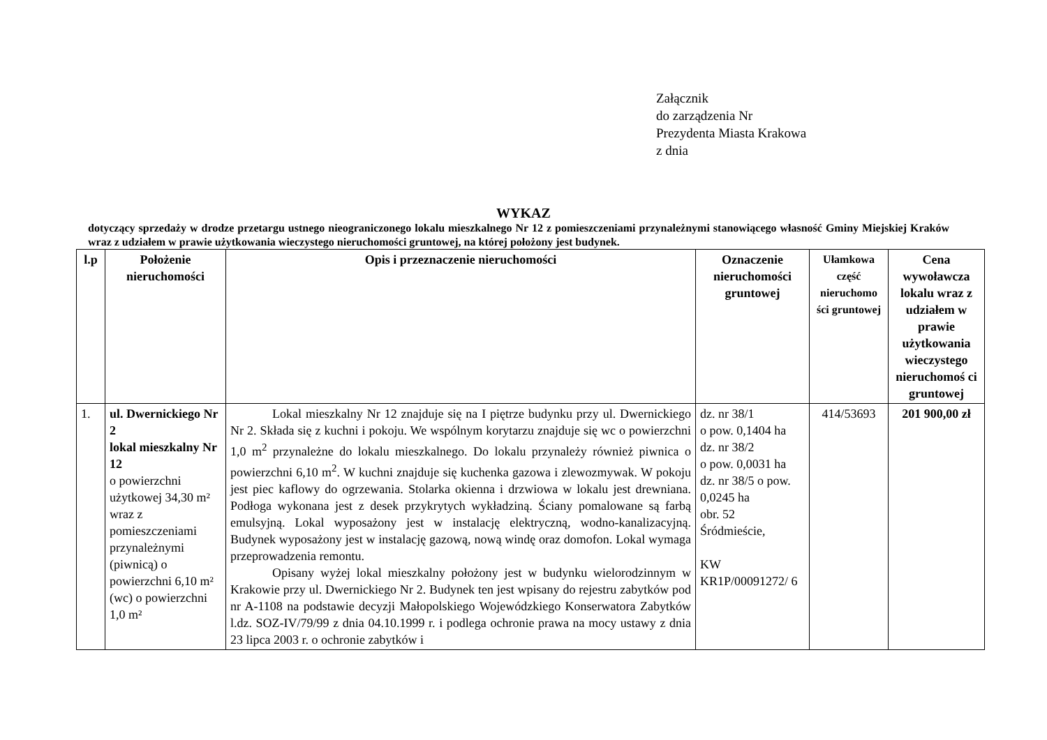Załącznik
do zarządzenia Nr
Prezydenta Miasta Krakowa
z dnia
WYKAZ
dotyczący sprzedaży w drodze przetargu ustnego nieograniczonego lokalu mieszkalnego Nr 12 z pomieszczeniami przynależnymi stanowiącego własność Gminy Miejskiej Kraków wraz z udziałem w prawie użytkowania wieczystego nieruchomości gruntowej, na której położony jest budynek.
| l.p | Położenie nieruchomości | Opis i przeznaczenie nieruchomości | Oznaczenie nieruchomości gruntowej | Ułamkowa część nieruchomo ści gruntowej | Cena wywoławcza lokalu wraz z udziałem w prawie użytkowania wieczystego nieruchomoś ci gruntowej |
| --- | --- | --- | --- | --- | --- |
| 1. | ul. Dwernickiego Nr 2 lokal mieszkalny Nr 12 o powierzchni użytkowej 34,30 m² wraz z pomieszczeniami przynależnymi (piwnicą) o powierzchni 6,10 m² (wc) o powierzchni 1,0 m² | Lokal mieszkalny Nr 12 znajduje się na I piętrze budynku przy ul. Dwernickiego Nr 2. Składa się z kuchni i pokoju. We wspólnym korytarzu znajduje się wc o powierzchni 1,0 m<sup>2</sup> przynależne do lokalu mieszkalnego. Do lokalu przynależy również piwnica o powierzchni 6,10 m<sup>2</sup>. W kuchni znajduje się kuchenka gazowa i zlewozmywak. W pokoju jest piec kaflowy do ogrzewania. Stolarka okienna i drzwiowa w lokalu jest drewniana. Podłoga wykonana jest z desek przykrytych wykładziną. Ściany pomalowane są farbą emulsyjną. Lokal wyposażony jest w instalację elektryczną, wodno-kanalizacyjną. Budynek wyposażony jest w instalację gazową, nową windę oraz domofon. Lokal wymaga przeprowadzenia remontu. Opisany wyżej lokal mieszkalny położony jest w budynku wielorodzinnym w Krakowie przy ul. Dwernickiego Nr 2. Budynek ten jest wpisany do rejestru zabytków pod nr A-1108 na podstawie decyzji Małopolskiego Wojewódzkiego Konserwatora Zabytków l.dz. SOZ-IV/79/99 z dnia 04.10.1999 r. i podlega ochronie prawa na mocy ustawy z dnia 23 lipca 2003 r. o ochronie zabytków i | dz. nr 38/1 o pow. 0,1404 ha dz. nr 38/2 o pow. 0,0031 ha dz. nr 38/5 o pow. 0,0245 ha obr. 52 Śródmieście, KW KR1P/00091272/ 6 | 414/53693 | 201 900,00 zł |